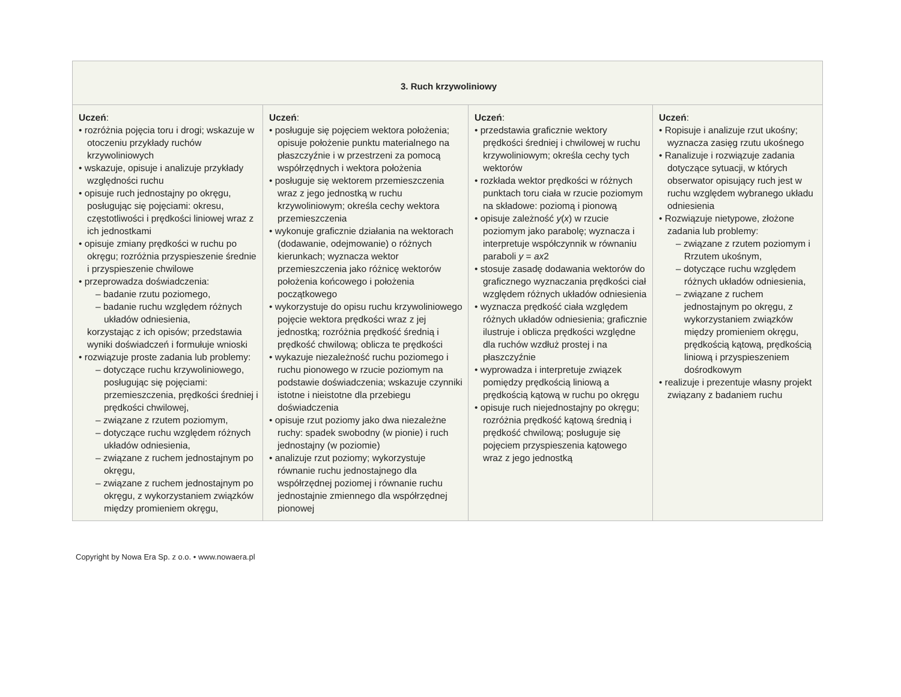| 3. Ruch krzywoliniowy | | | |
| --- | --- | --- | --- |
| Uczeń : • rozróżnia pojęcia toru i drogi; wskazuje w otoczeniu przykłady ruchów krzywoliniowych • wskazuje, opisuje i analizuje przykłady względności ruchu • opisuje ruch jednostajny po okręgu, posługując się pojęciami: okresu, częstotliwości i prędkości liniowej wraz z ich jednostkami • opisuje zmiany prędkości w ruchu po okręgu; rozróżnia przyspieszenie średnie i przyspieszenie chwilowe • przeprowadza doświadczenia: – badanie rzutu poziomego, – badanie ruchu względem różnych układów odniesienia, korzystając z ich opisów; przedstawia wyniki doświadczeń i formułuje wnioski • rozwiązuje proste zadania lub problemy: – dotyczące ruchu krzywoliniowego, posługując się pojęciami: przemieszczenia, prędkości średniej i prędkości chwilowej, – związane z rzutem poziomym, – dotyczące ruchu względem różnych układów odniesienia, – związane z ruchem jednostajnym po okręgu, – związane z ruchem jednostajnym po okręgu, z wykorzystaniem związków między promieniem okręgu, | Uczeń : • posługuje się pojęciem wektora położenia; opisuje położenie punktu materialnego na płaszczyźnie i w przestrzeni za pomocą współrzędnych i wektora położenia • posługuje się wektorem przemieszczenia wraz z jego jednostką w ruchu krzywoliniowym; określa cechy wektora przemieszczenia • wykonuje graficznie działania na wektorach (dodawanie, odejmowanie) o różnych kierunkach; wyznacza wektor przemieszczenia jako różnicę wektorów położenia końcowego i położenia początkowego • wykorzystuje do opisu ruchu krzywoliniowego pojęcie wektora prędkości wraz z jej jednostką; rozróżnia prędkość średnią i prędkość chwilową; oblicza te prędkości • wykazuje niezależność ruchu poziomego i ruchu pionowego w rzucie poziomym na podstawie doświadczenia; wskazuje czynniki istotne i nieistotne dla przebiegu doświadczenia • opisuje rzut poziomy jako dwa niezależne ruchy: spadek swobodny (w pionie) i ruch jednostajny (w poziomie) • analizuje rzut poziomy; wykorzystuje równanie ruchu jednostajnego dla współrzędnej poziomej i równanie ruchu jednostajnie zmiennego dla współrzędnej pionowej | Uczeń : • przedstawia graficznie wektory prędkości średniej i chwilowej w ruchu krzywoliniowym; określa cechy tych wektorów • rozkłada wektor prędkości w różnych punktach toru ciała w rzucie poziomym na składowe: poziomą i pionową • opisuje zależność y ( x ) w rzucie poziomym jako parabolę; wyznacza i interpretuje współczynnik w równaniu paraboli y = ax 2 • stosuje zasadę dodawania wektorów do graficznego wyznaczania prędkości ciał względem różnych układów odniesienia • wyznacza prędkość ciała względem różnych układów odniesienia; graficznie ilustruje i oblicza prędkości względne dla ruchów wzdłuż prostej i na płaszczyźnie • wyprowadza i interpretuje związek pomiędzy prędkością liniową a prędkością kątową w ruchu po okręgu • opisuje ruch niejednostajny po okręgu; rozróżnia prędkość kątową średnią i prędkość chwilową; posługuje się pojęciem przyspieszenia kątowego wraz z jego jednostką | Uczeń : • Ropisuje i analizuje rzut ukośny; wyznacza zasięg rzutu ukośnego • Ranalizuje i rozwiązuje zadania dotyczące sytuacji, w których obserwator opisujący ruch jest w ruchu względem wybranego układu odniesienia • Rozwiązuje nietypowe, złożone zadania lub problemy: – związane z rzutem poziomym i Rrzutem ukośnym, – dotyczące ruchu względem różnych układów odniesienia, – związane z ruchem jednostajnym po okręgu, z wykorzystaniem związków między promieniem okręgu, prędkością kątową, prędkością liniową i przyspieszeniem dośrodkowym • realizuje i prezentuje własny projekt związany z badaniem ruchu |
Copyright by Nowa Era Sp. z o.o. • www.nowaera.pl